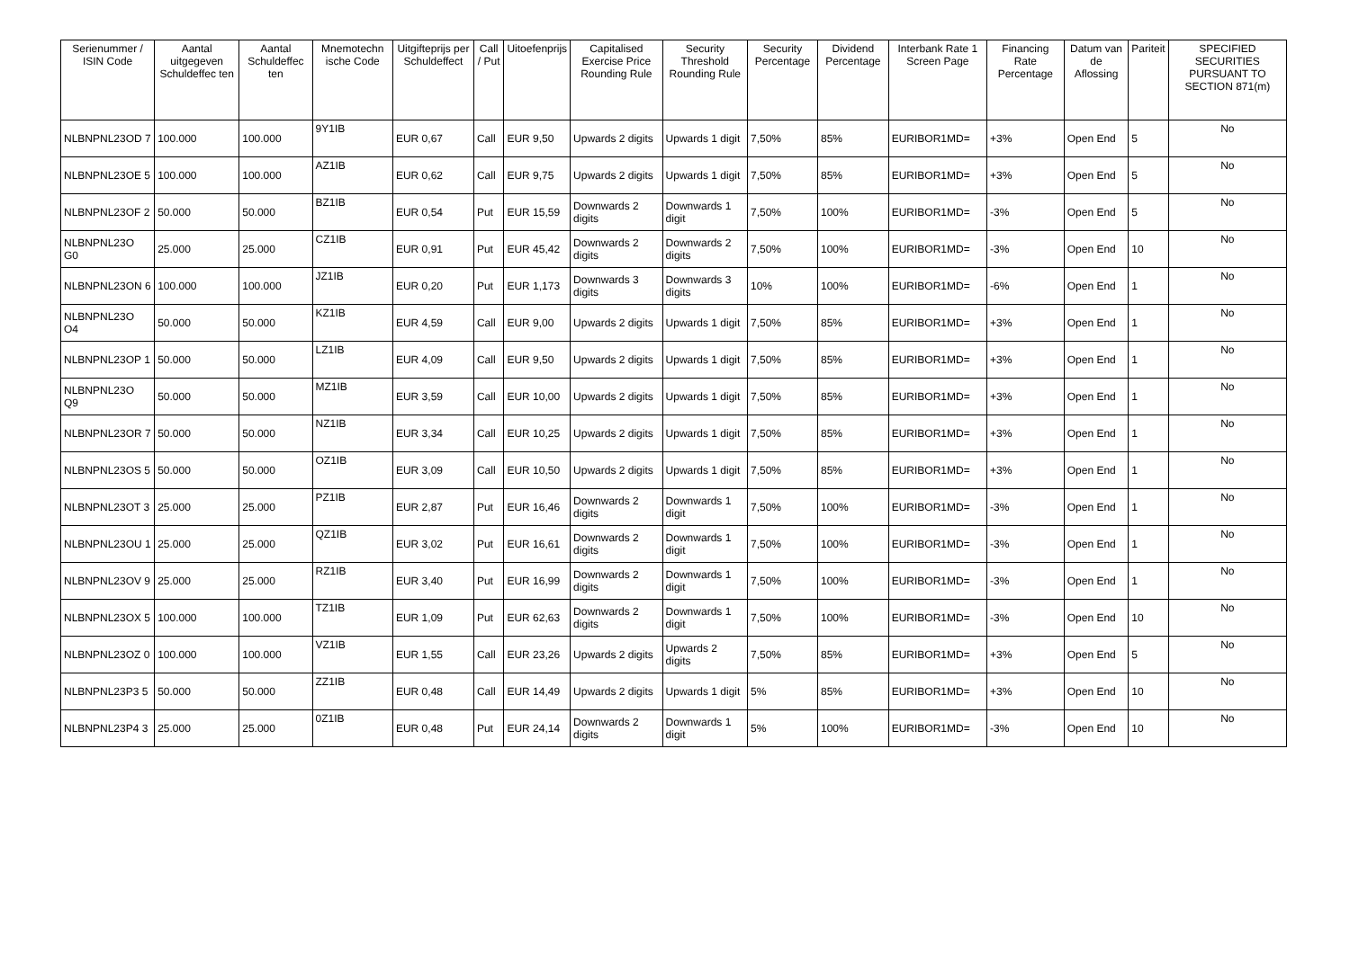| Serienummer / ISIN Code | Aantal uitgegeven Schuldeffec ten | Aantal Schuldeffec ten | Mnemotechn ische Code | Uitgifteprijs per Schuldeffect | Call / Put | Uitoefenprijs | Capitalised Exercise Price Rounding Rule | Security Threshold Rounding Rule | Security Percentage | Dividend Percentage | Interbank Rate 1 Screen Page | Financing Rate Percentage | Datum van de Aflossing | Pariteit | SPECIFIED SECURITIES PURSUANT TO SECTION 871(m) |
| --- | --- | --- | --- | --- | --- | --- | --- | --- | --- | --- | --- | --- | --- | --- | --- |
| NLBNPNL23OD 7 | 100.000 | 100.000 | 9Y1IB | EUR 0,67 | Call | EUR 9,50 | Upwards 2 digits | Upwards 1 digit | 7,50% | 85% | EURIBOR1MD= | +3% | Open End | 5 | No |
| NLBNPNL23OE 5 | 100.000 | 100.000 | AZ1IB | EUR 0,62 | Call | EUR 9,75 | Upwards 2 digits | Upwards 1 digit | 7,50% | 85% | EURIBOR1MD= | +3% | Open End | 5 | No |
| NLBNPNL23OF 2 | 50.000 | 50.000 | BZ1IB | EUR 0,54 | Put | EUR 15,59 | Downwards 2 digits | Downwards 1 digit | 7,50% | 100% | EURIBOR1MD= | -3% | Open End | 5 | No |
| NLBNPNL23O G0 | 25.000 | 25.000 | CZ1IB | EUR 0,91 | Put | EUR 45,42 | Downwards 2 digits | Downwards 2 digits | 7,50% | 100% | EURIBOR1MD= | -3% | Open End | 10 | No |
| NLBNPNL23ON 6 | 100.000 | 100.000 | JZ1IB | EUR 0,20 | Put | EUR 1,173 | Downwards 3 digits | Downwards 3 digits | 10% | 100% | EURIBOR1MD= | -6% | Open End | 1 | No |
| NLBNPNL23O O4 | 50.000 | 50.000 | KZ1IB | EUR 4,59 | Call | EUR 9,00 | Upwards 2 digits | Upwards 1 digit | 7,50% | 85% | EURIBOR1MD= | +3% | Open End | 1 | No |
| NLBNPNL23OP 1 | 50.000 | 50.000 | LZ1IB | EUR 4,09 | Call | EUR 9,50 | Upwards 2 digits | Upwards 1 digit | 7,50% | 85% | EURIBOR1MD= | +3% | Open End | 1 | No |
| NLBNPNL23O Q9 | 50.000 | 50.000 | MZ1IB | EUR 3,59 | Call | EUR 10,00 | Upwards 2 digits | Upwards 1 digit | 7,50% | 85% | EURIBOR1MD= | +3% | Open End | 1 | No |
| NLBNPNL23OR 7 | 50.000 | 50.000 | NZ1IB | EUR 3,34 | Call | EUR 10,25 | Upwards 2 digits | Upwards 1 digit | 7,50% | 85% | EURIBOR1MD= | +3% | Open End | 1 | No |
| NLBNPNL23OS 5 | 50.000 | 50.000 | OZ1IB | EUR 3,09 | Call | EUR 10,50 | Upwards 2 digits | Upwards 1 digit | 7,50% | 85% | EURIBOR1MD= | +3% | Open End | 1 | No |
| NLBNPNL23OT 3 | 25.000 | 25.000 | PZ1IB | EUR 2,87 | Put | EUR 16,46 | Downwards 2 digits | Downwards 1 digit | 7,50% | 100% | EURIBOR1MD= | -3% | Open End | 1 | No |
| NLBNPNL23OU 1 | 25.000 | 25.000 | QZ1IB | EUR 3,02 | Put | EUR 16,61 | Downwards 2 digits | Downwards 1 digit | 7,50% | 100% | EURIBOR1MD= | -3% | Open End | 1 | No |
| NLBNPNL23OV 9 | 25.000 | 25.000 | RZ1IB | EUR 3,40 | Put | EUR 16,99 | Downwards 2 digits | Downwards 1 digit | 7,50% | 100% | EURIBOR1MD= | -3% | Open End | 1 | No |
| NLBNPNL23OX 5 | 100.000 | 100.000 | TZ1IB | EUR 1,09 | Put | EUR 62,63 | Downwards 2 digits | Downwards 1 digit | 7,50% | 100% | EURIBOR1MD= | -3% | Open End | 10 | No |
| NLBNPNL23OZ 0 | 100.000 | 100.000 | VZ1IB | EUR 1,55 | Call | EUR 23,26 | Upwards 2 digits | Upwards 2 digits | 7,50% | 85% | EURIBOR1MD= | +3% | Open End | 5 | No |
| NLBNPNL23P3 5 | 50.000 | 50.000 | ZZ1IB | EUR 0,48 | Call | EUR 14,49 | Upwards 2 digits | Upwards 1 digit | 5% | 85% | EURIBOR1MD= | +3% | Open End | 10 | No |
| NLBNPNL23P4 3 | 25.000 | 25.000 | 0Z1IB | EUR 0,48 | Put | EUR 24,14 | Downwards 2 digits | Downwards 1 digit | 5% | 100% | EURIBOR1MD= | -3% | Open End | 10 | No |